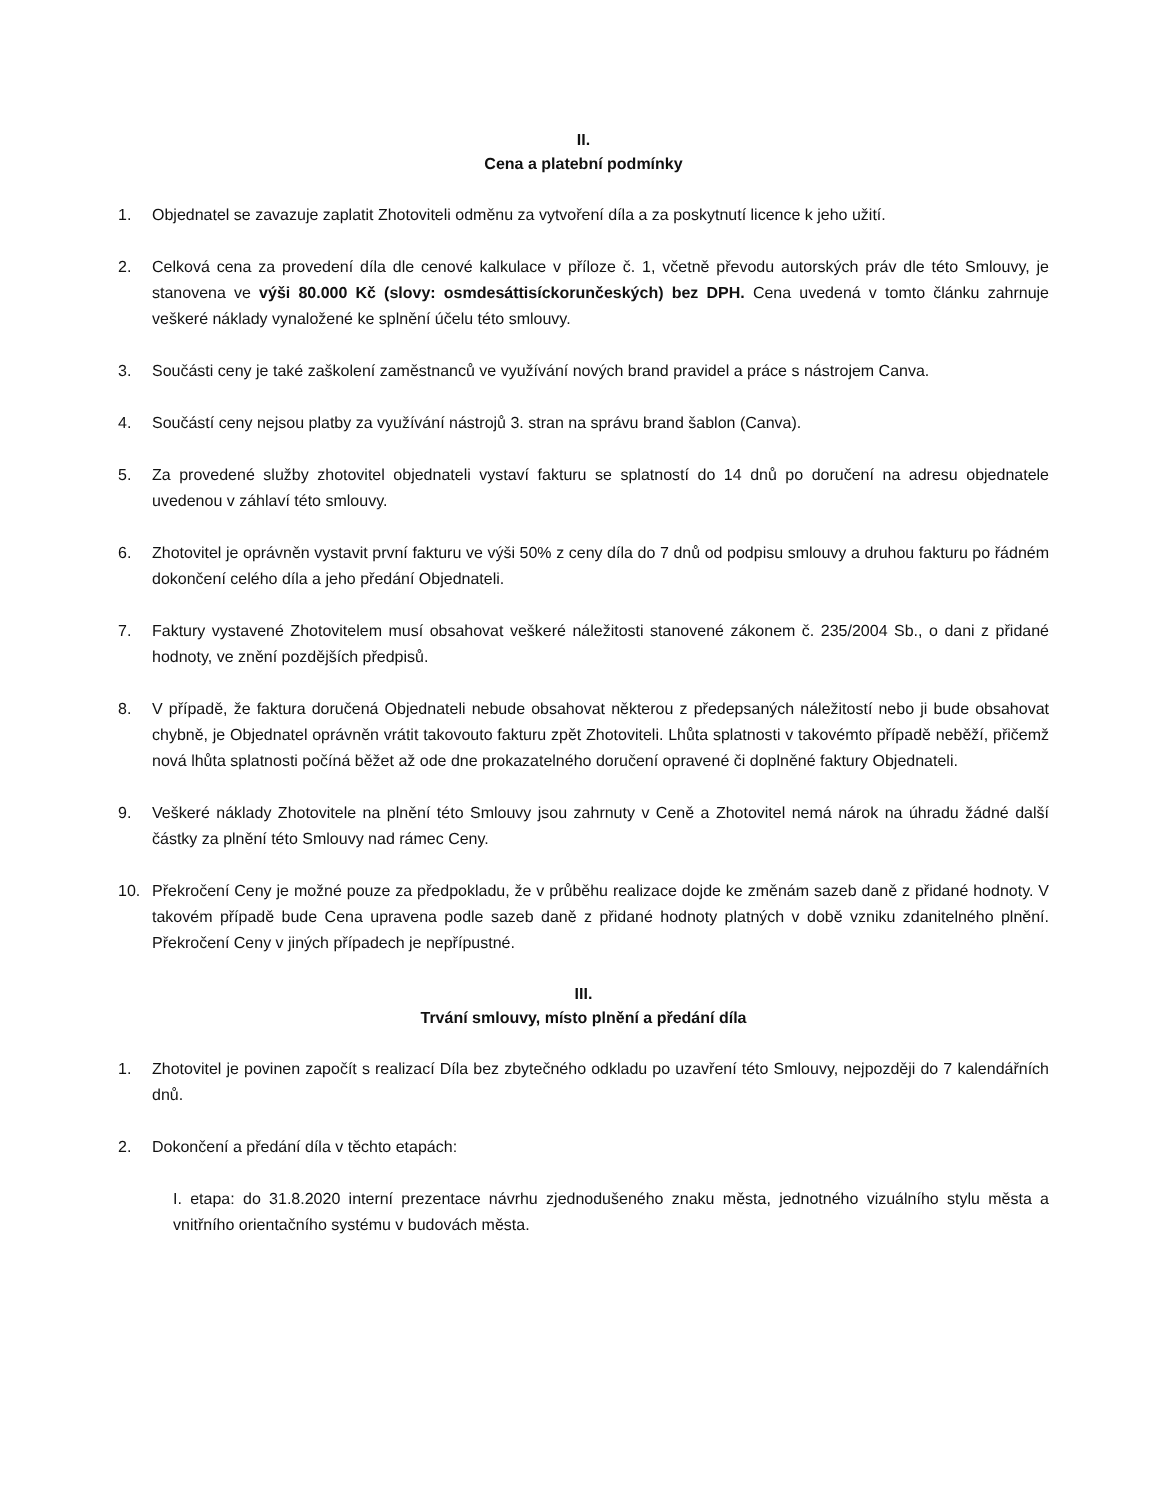II.
Cena a platební podmínky
1. Objednatel se zavazuje zaplatit Zhotoviteli odměnu za vytvoření díla a za poskytnutí licence k jeho užití.
2. Celková cena za provedení díla dle cenové kalkulace v příloze č. 1, včetně převodu autorských práv dle této Smlouvy, je stanovena ve výši 80.000 Kč (slovy: osmdesáttisíckorunčeských) bez DPH. Cena uvedená v tomto článku zahrnuje veškeré náklady vynaložené ke splnění účelu této smlouvy.
3. Součásti ceny je také zaškolení zaměstnanců ve využívání nových brand pravidel a práce s nástrojem Canva.
4. Součástí ceny nejsou platby za využívání nástrojů 3. stran na správu brand šablon (Canva).
5. Za provedené služby zhotovitel objednateli vystaví fakturu se splatností do 14 dnů po doručení na adresu objednatele uvedenou v záhlaví této smlouvy.
6. Zhotovitel je oprávněn vystavit první fakturu ve výši 50% z ceny díla do 7 dnů od podpisu smlouvy a druhou fakturu po řádném dokončení celého díla a jeho předání Objednateli.
7. Faktury vystavené Zhotovitelem musí obsahovat veškeré náležitosti stanovené zákonem č. 235/2004 Sb., o dani z přidané hodnoty, ve znění pozdějších předpisů.
8. V případě, že faktura doručená Objednateli nebude obsahovat některou z předepsaných náležitostí nebo ji bude obsahovat chybně, je Objednatel oprávněn vrátit takovouto fakturu zpět Zhotoviteli. Lhůta splatnosti v takovémto případě neběží, přičemž nová lhůta splatnosti počíná běžet až ode dne prokazatelného doručení opravené či doplněné faktury Objednateli.
9. Veškeré náklady Zhotovitele na plnění této Smlouvy jsou zahrnuty v Ceně a Zhotovitel nemá nárok na úhradu žádné další částky za plnění této Smlouvy nad rámec Ceny.
10. Překročení Ceny je možné pouze za předpokladu, že v průběhu realizace dojde ke změnám sazeb daně z přidané hodnoty. V takovém případě bude Cena upravena podle sazeb daně z přidané hodnoty platných v době vzniku zdanitelného plnění. Překročení Ceny v jiných případech je nepřípustné.
III.
Trvání smlouvy, místo plnění a předání díla
1. Zhotovitel je povinen započít s realizací Díla bez zbytečného odkladu po uzavření této Smlouvy, nejpozději do 7 kalendářních dnů.
2. Dokončení a předání díla v těchto etapách:
I. etapa: do 31.8.2020 interní prezentace návrhu zjednodušeného znaku města, jednotného vizuálního stylu města a vnitřního orientačního systému v budovách města.